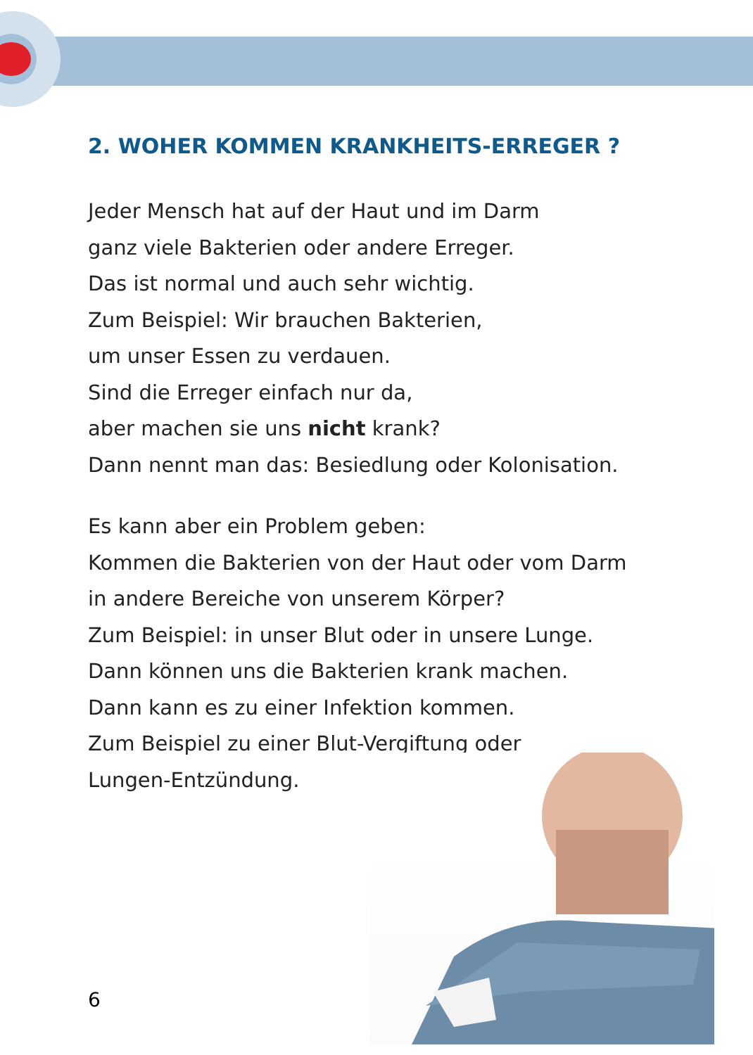2. WOHER KOMMEN KRANKHEITS-ERREGER ?
Jeder Mensch hat auf der Haut und im Darm
ganz viele Bakterien oder andere Erreger.
Das ist normal und auch sehr wichtig.
Zum Beispiel: Wir brauchen Bakterien,
um unser Essen zu verdauen.
Sind die Erreger einfach nur da,
aber machen sie uns nicht krank?
Dann nennt man das: Besiedlung oder Kolonisation.
Es kann aber ein Problem geben:
Kommen die Bakterien von der Haut oder vom Darm
in andere Bereiche von unserem Körper?
Zum Beispiel: in unser Blut oder in unsere Lunge.
Dann können uns die Bakterien krank machen.
Dann kann es zu einer Infektion kommen.
Zum Beispiel zu einer Blut-Vergiftung oder
Lungen-Entzündung.
6